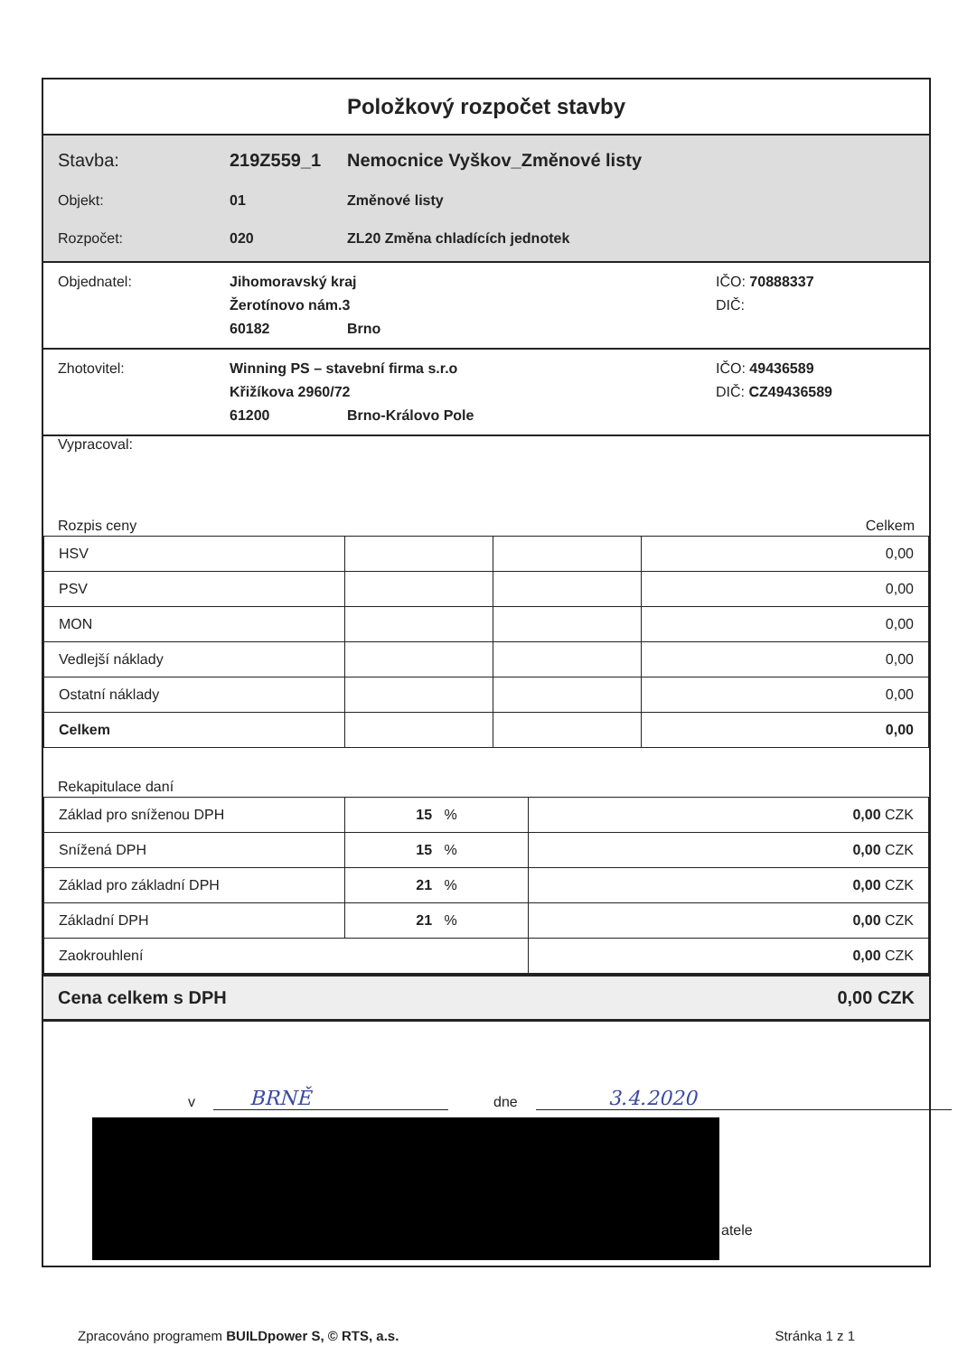Položkový rozpočet stavby
Stavba: 219Z559_1 Nemocnice Vyškov_Změnové listy
Objekt: 01 Změnové listy
Rozpočet: 020 ZL20 Změna chladících jednotek
Objednatel: Jihomoravský kraj IČO: 70888337
Žerotínovo nám.3 DIČ:
60182 Brno
Zhotovitel: Winning PS – stavební firma s.r.o IČO: 49436589
Křižíkova 2960/72 DIČ: CZ49436589
61200 Brno-Královo Pole
Vypracoval:
Rozpis ceny Celkem
| HSV | | | 0,00 |
| PSV | | | 0,00 |
| MON | | | 0,00 |
| Vedlejší náklady | | | 0,00 |
| Ostatní náklady | | | 0,00 |
| Celkem | | | 0,00 |
Rekapitulace daní
| Základ pro sníženou DPH | 15 % | 0,00 CZK |
| Snížená DPH | 15 % | 0,00 CZK |
| Základ pro základní DPH | 21 % | 0,00 CZK |
| Základní DPH | 21 % | 0,00 CZK |
| Zaokrouhlení | | 0,00 CZK |
Cena celkem s DPH 0,00 CZK
v BRNĚ dne 3.4.2020
atele
Zpracováno programem BUILDpower S, © RTS, a.s. Stránka 1 z 1